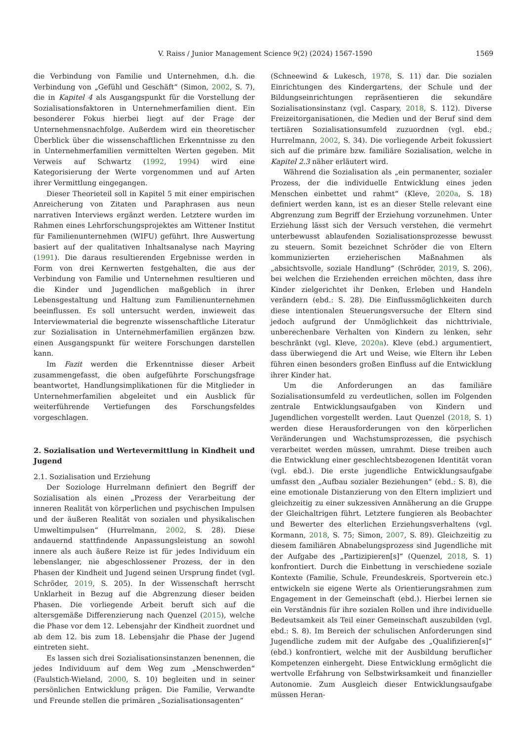V. Raiss / Junior Management Science 9(2) (2024) 1567-1590 1569
die Verbindung von Familie und Unternehmen, d.h. die Verbindung von „Gefühl und Geschäft“ (Simon, 2002, S. 7), die in Kapitel 4 als Ausgangspunkt für die Vorstellung der Sozialisationsfaktoren in Unternehmerfamilien dient. Ein besonderer Fokus hierbei liegt auf der Frage der Unternehmensnachfolge. Außerdem wird ein theoretischer Überblick über die wissenschaftlichen Erkenntnisse zu den in Unternehmerfamilien vermittelten Werten gegeben. Mit Verweis auf Schwartz (1992, 1994) wird eine Kategorisierung der Werte vorgenommen und auf Arten ihrer Vermittlung eingegangen.
Dieser Theorieteil soll in Kapitel 5 mit einer empirischen Anreicherung von Zitaten und Paraphrasen aus neun narrativen Interviews ergänzt werden. Letztere wurden im Rahmen eines Lehrforschungsprojektes am Wittener Institut für Familienunternehmen (WIFU) geführt. Ihre Auswertung basiert auf der qualitativen Inhaltsanalyse nach Mayring (1991). Die daraus resultierenden Ergebnisse werden in Form von drei Kernwerten festgehalten, die aus der Verbindung von Familie und Unternehmen resultieren und die Kinder und Jugendlichen maßgeblich in ihrer Lebensgestaltung und Haltung zum Familienunternehmen beeinflussen. Es soll untersucht werden, inwieweit das Interviewmaterial die begrenzte wissenschaftliche Literatur zur Sozialisation in Unternehmerfamilien ergänzen bzw. einen Ausgangspunkt für weitere Forschungen darstellen kann.
Im Fazit werden die Erkenntnisse dieser Arbeit zusammengefasst, die oben aufgeführte Forschungsfrage beantwortet, Handlungsimplikationen für die Mitglieder in Unternehmerfamilien abgeleitet und ein Ausblick für weiterführende Vertiefungen des Forschungsfeldes vorgeschlagen.
2. Sozialisation und Wertevermittlung in Kindheit und Jugend
2.1. Sozialisation und Erziehung
Der Soziologe Hurrelmann definiert den Begriff der Sozialisation als einen „Prozess der Verarbeitung der inneren Realität von körperlichen und psychischen Impulsen und der äußeren Realität von sozialen und physikalischen Umweltimpulsen“ (Hurrelmann, 2002, S. 28). Diese andauernd stattfindende Anpassungsleistung an sowohl innere als auch äußere Reize ist für jedes Individuum ein lebenslanger, nie abgeschlossener Prozess, der in den Phasen der Kindheit und Jugend seinen Ursprung findet (vgl. Schröder, 2019, S. 205). In der Wissenschaft herrscht Unklarheit in Bezug auf die Abgrenzung dieser beiden Phasen. Die vorliegende Arbeit beruft sich auf die altersgemäße Differenzierung nach Quenzel (2015), welche die Phase vor dem 12. Lebensjahr der Kindheit zuordnet und ab dem 12. bis zum 18. Lebensjahr die Phase der Jugend eintreten sieht.
Es lassen sich drei Sozialisationsinstanzen benennen, die jedes Individuum auf dem Weg zum „Menschwerden“ (Faulstich-Wieland, 2000, S. 10) begleiten und in seiner persönlichen Entwicklung prägen. Die Familie, Verwandte und Freunde stellen die primären „Sozialisationsagenten“
(Schneewind & Lukesch, 1978, S. 11) dar. Die sozialen Einrichtungen des Kindergartens, der Schule und der Bildungseinrichtungen repräsentieren die sekundäre Sozialisationsinstanz (vgl. Caspary, 2018, S. 112). Diverse Freizeitorganisationen, die Medien und der Beruf sind dem tertiären Sozialisationsumfeld zuzuordnen (vgl. ebd.; Hurrelmann, 2002, S. 34). Die vorliegende Arbeit fokussiert sich auf die primäre bzw. familiäre Sozialisation, welche in Kapitel 2.3 näher erläutert wird.
Während die Sozialisation als „ein permanenter, sozialer Prozess, der die individuelle Entwicklung eines jeden Menschen einbettet und rahmt“ (Kleve, 2020a, S. 18) definiert werden kann, ist es an dieser Stelle relevant eine Abgrenzung zum Begriff der Erziehung vorzunehmen. Unter Erziehung lässt sich der Versuch verstehen, die vermehrt unterbewusst ablaufenden Sozialisationsprozesse bewusst zu steuern. Somit bezeichnet Schröder die von Eltern kommunizierten erzieherischen Maßnahmen als „absichtsvolle, soziale Handlung“ (Schröder, 2019, S. 206), bei welchen die Erziehenden erreichen möchten, dass ihre Kinder zielgerichtet ihr Denken, Erleben und Handeln verändern (ebd.: S. 28). Die Einflussmöglichkeiten durch diese intentionalen Steuerungsversuche der Eltern sind jedoch aufgrund der Unmöglichkeit das nichttriviale, unberechenbare Verhalten von Kindern zu lenken, sehr beschränkt (vgl. Kleve, 2020a). Kleve (ebd.) argumentiert, dass überwiegend die Art und Weise, wie Eltern ihr Leben führen einen besonders großen Einfluss auf die Entwicklung ihrer Kinder hat.
Um die Anforderungen an das familiäre Sozialisationsumfeld zu verdeutlichen, sollen im Folgenden zentrale Entwicklungsaufgaben von Kindern und Jugendlichen vorgestellt werden. Laut Quenzel (2018, S. 1) werden diese Herausforderungen von den körperlichen Veränderungen und Wachstumsprozessen, die psychisch verarbeitet werden müssen, umrahmt. Diese treiben auch die Entwicklung einer geschlechtsbezogenen Identität voran (vgl. ebd.). Die erste jugendliche Entwicklungsaufgabe umfasst den „Aufbau sozialer Beziehungen“ (ebd.: S. 8), die eine emotionale Distanzierung von den Eltern impliziert und gleichzeitig zu einer sukzessiven Annäherung an die Gruppe der Gleichaltrigen führt. Letztere fungieren als Beobachter und Bewerter des elterlichen Erziehungsverhaltens (vgl. Kormann, 2018, S. 75; Simon, 2007, S. 89). Gleichzeitig zu diesem familiären Abnabelungsprozess sind Jugendliche mit der Aufgabe des „Partizipieren[s]“ (Quenzel, 2018, S. 1) konfrontiert. Durch die Einbettung in verschiedene soziale Kontexte (Familie, Schule, Freundeskreis, Sportverein etc.) entwickeln sie eigene Werte als Orientierungsrahmen zum Engagement in der Gemeinschaft (ebd.). Hierbei lernen sie ein Verständnis für ihre sozialen Rollen und ihre individuelle Bedeutsamkeit als Teil einer Gemeinschaft auszubilden (vgl. ebd.: S. 8). Im Bereich der schulischen Anforderungen sind Jugendliche zudem mit der Aufgabe des „Qualifizieren[s]“ (ebd.) konfrontiert, welche mit der Ausbildung beruflicher Kompetenzen einhergeht. Diese Entwicklung ermöglicht die wertvolle Erfahrung von Selbstwirksamkeit und finanzieller Autonomie. Zum Ausgleich dieser Entwicklungsaufgabe müssen Heran-